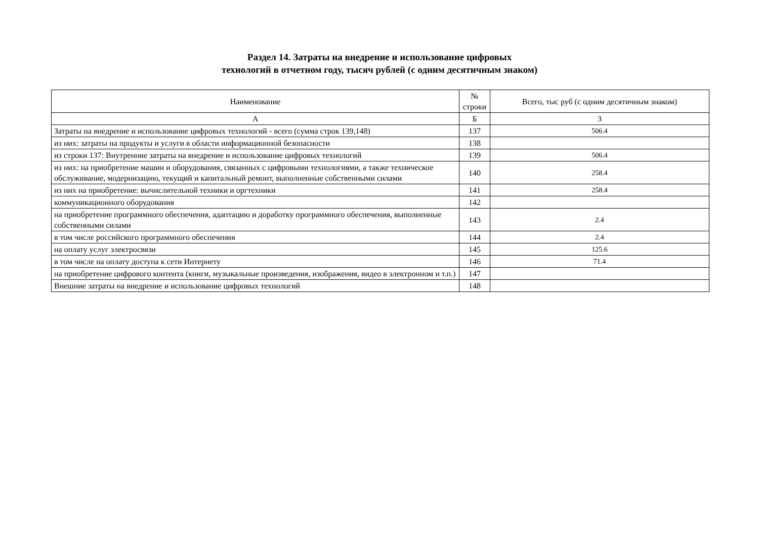Раздел 14. Затраты на внедрение и использование цифровых
технологий в отчетном году, тысяч рублей (с одним десятичным знаком)
| Наименование | № строки | Всего, тыс руб (с одним десятичным знаком) |
| --- | --- | --- |
| А | Б | 3 |
| Затраты на внедрение и использование цифровых технологий - всего (сумма строк 139,148) | 137 | 506.4 |
| из них: затраты на продукты и услуги в области информационной безопасности | 138 | |
| из строки 137: Внутренние затраты на внедрение и использование цифровых технологий | 139 | 506.4 |
| из них: на приобретение машин и оборудования, связанных с цифровыми технологиями, а также техническое обслуживание, модернизацию, текущий и капитальный ремонт, выполненные собственными силами | 140 | 258.4 |
| из них на приобретение: вычислительной техники и оргтехники | 141 | 258.4 |
| коммуникационного оборудования | 142 | |
| на приобретение программного обеспечения, адаптацию и доработку программного обеспечения, выполненные собственными силами | 143 | 2.4 |
| в том числе российского программного обеспечения | 144 | 2.4 |
| на оплату услуг электросвязи | 145 | 125.6 |
| в том числе на оплату доступа к сети Интернету | 146 | 71.4 |
| на приобретение цифрового контента (книги, музыкальные произведения, изображения, видео в электронном и т.п.) | 147 | |
| Внешние затраты на внедрение и использование цифровых технологий | 148 | |